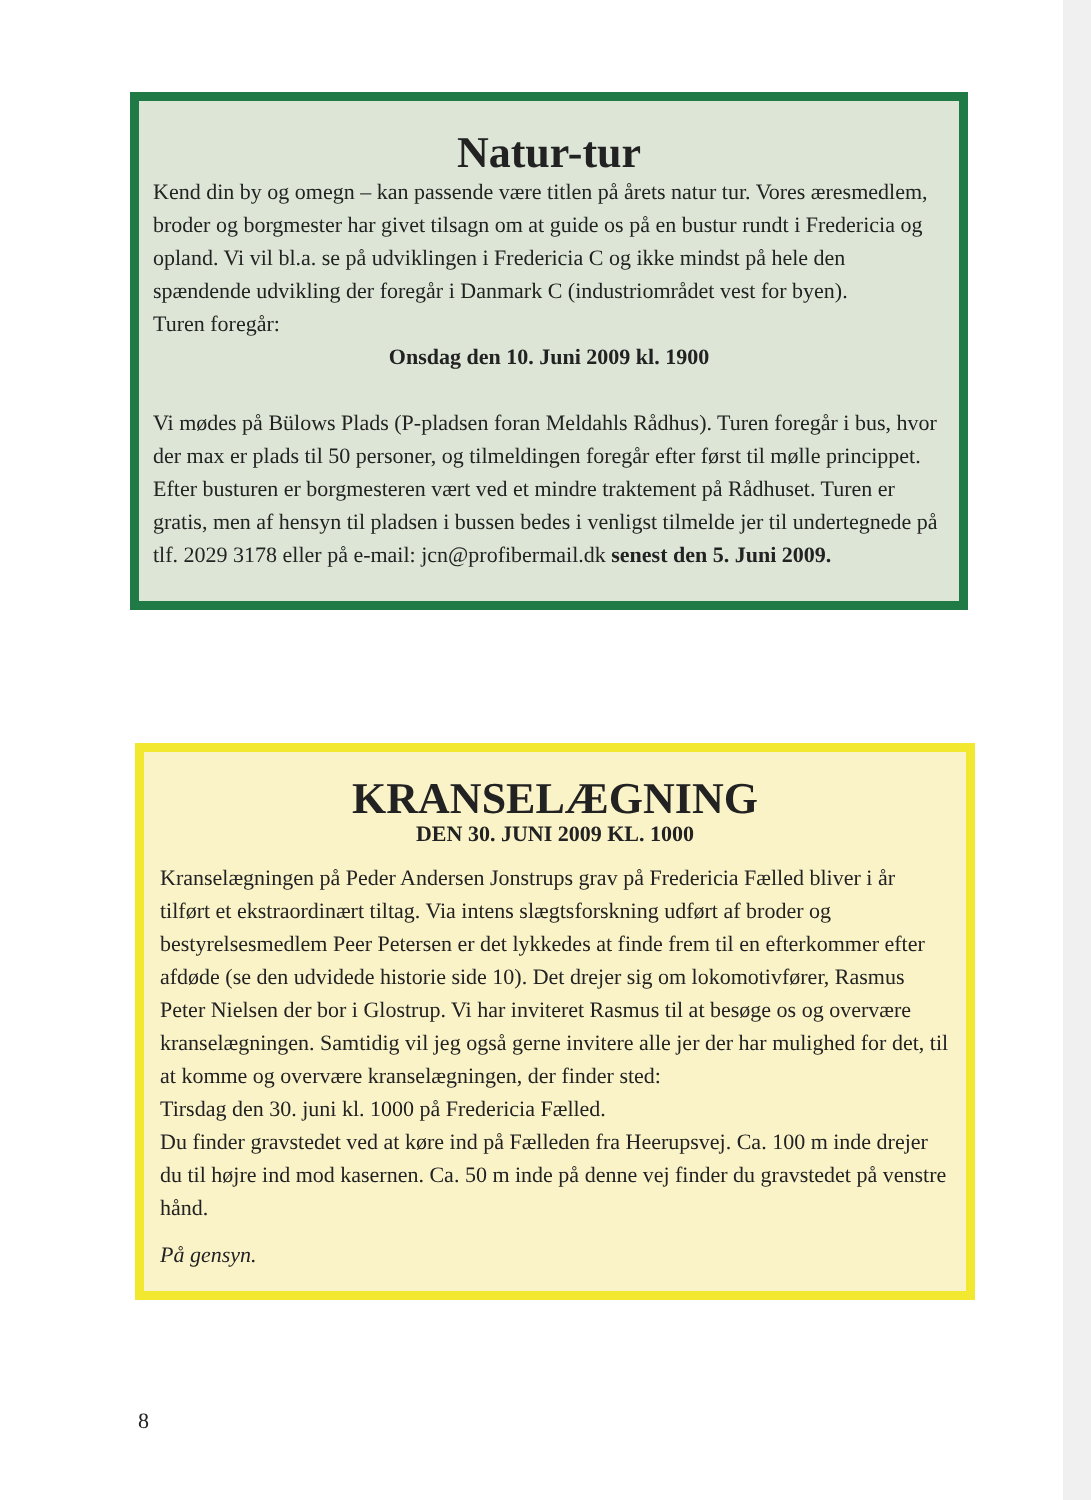Natur-tur
Kend din by og omegn – kan passende være titlen på årets natur tur. Vores æresmedlem, broder og borgmester har givet tilsagn om at guide os på en bustur rundt i Fredericia og opland. Vi vil bl.a. se på udviklingen i Fredericia C og ikke mindst på hele den spændende udvikling der foregår i Danmark C (industriområdet vest for byen).
Turen foregår:
Onsdag den 10. Juni 2009 kl. 1900
Vi mødes på Bülows Plads (P-pladsen foran Meldahls Rådhus). Turen foregår i bus, hvor der max er plads til 50 personer, og tilmeldingen foregår efter først til mølle princippet.
Efter busturen er borgmesteren vært ved et mindre traktement på Rådhuset. Turen er gratis, men af hensyn til pladsen i bussen bedes i venligst tilmelde jer til undertegnede på tlf. 2029 3178 eller på e-mail: jcn@profibermail.dk senest den 5. Juni 2009.
KRANSELÆGNING
DEN 30. JUNI 2009 KL. 1000
Kranselægningen på Peder Andersen Jonstrups grav på Fredericia Fælled bliver i år tilført et ekstraordinært tiltag. Via intens slægtsforskning udført af broder og bestyrelsesmedlem Peer Petersen er det lykkedes at finde frem til en efterkommer efter afdøde (se den udvidede historie side 10). Det drejer sig om lokomotivfører, Rasmus Peter Nielsen der bor i Glostrup. Vi har inviteret Rasmus til at besøge os og overvære kranselægningen. Samtidig vil jeg også gerne invitere alle jer der har mulighed for det, til at komme og overvære kranselægningen, der finder sted:
Tirsdag den 30. juni kl. 1000 på Fredericia Fælled.
Du finder gravstedet ved at køre ind på Fælleden fra Heerupsvej. Ca. 100 m inde drejer du til højre ind mod kasernen. Ca. 50 m inde på denne vej finder du gravstedet på venstre hånd.
På gensyn.
8